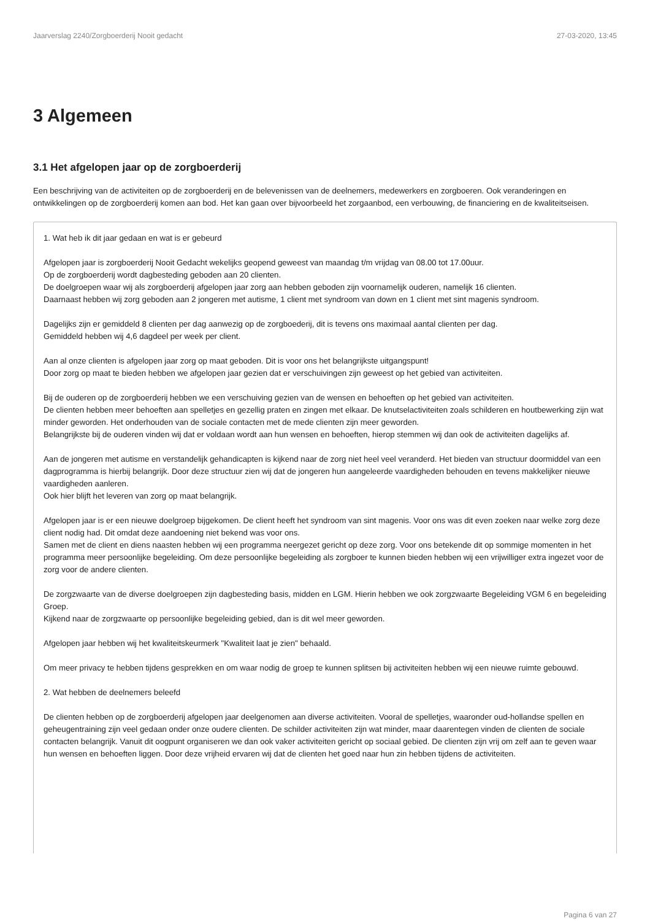Jaarverslag 2240/Zorgboerderij Nooit gedacht 27-03-2020, 13:45
3 Algemeen
3.1 Het afgelopen jaar op de zorgboerderij
Een beschrijving van de activiteiten op de zorgboerderij en de belevenissen van de deelnemers, medewerkers en zorgboeren. Ook veranderingen en ontwikkelingen op de zorgboerderij komen aan bod. Het kan gaan over bijvoorbeeld het zorgaanbod, een verbouwing, de financiering en de kwaliteitseisen.
1. Wat heb ik dit jaar gedaan en wat is er gebeurd
Afgelopen jaar is zorgboerderij Nooit Gedacht wekelijks geopend geweest van maandag t/m vrijdag van 08.00 tot 17.00uur.
Op de zorgboerderij wordt dagbesteding geboden aan 20 clienten.
De doelgroepen waar wij als zorgboerderij afgelopen jaar zorg aan hebben geboden zijn voornamelijk ouderen, namelijk 16 clienten.
Daarnaast hebben wij zorg geboden aan 2 jongeren met autisme, 1 client met syndroom van down en 1 client met sint magenis syndroom.
Dagelijks zijn er gemiddeld 8 clienten per dag aanwezig op de zorgboederij, dit is tevens ons maximaal aantal clienten per dag.
Gemiddeld hebben wij 4,6 dagdeel per week per client.
Aan al onze clienten is afgelopen jaar zorg op maat geboden. Dit is voor ons het belangrijkste uitgangspunt!
Door zorg op maat te bieden hebben we afgelopen jaar gezien dat er verschuivingen zijn geweest op het gebied van activiteiten.
Bij de ouderen op de zorgboerderij hebben we een verschuiving gezien van de wensen en behoeften op het gebied van activiteiten.
De clienten hebben meer behoeften aan spelletjes en gezellig praten en zingen met elkaar. De knutselactiviteiten zoals schilderen en houtbewerking zijn wat minder geworden. Het onderhouden van de sociale contacten met de mede clienten zijn meer geworden.
Belangrijkste bij de ouderen vinden wij dat er voldaan wordt aan hun wensen en behoeften, hierop stemmen wij dan ook de activiteiten dagelijks af.
Aan de jongeren met autisme en verstandelijk gehandicapten is kijkend naar de zorg niet heel veel veranderd. Het bieden van structuur doormiddel van een dagprogramma is hierbij belangrijk. Door deze structuur zien wij dat de jongeren hun aangeleerde vaardigheden behouden en tevens makkelijker nieuwe vaardigheden aanleren.
Ook hier blijft het leveren van zorg op maat belangrijk.
Afgelopen jaar is er een nieuwe doelgroep bijgekomen. De client heeft het syndroom van sint magenis. Voor ons was dit even zoeken naar welke zorg deze client nodig had. Dit omdat deze aandoening niet bekend was voor ons.
Samen met de client en diens naasten hebben wij een programma neergezet gericht op deze zorg. Voor ons betekende dit op sommige momenten in het programma meer persoonlijke begeleiding. Om deze persoonlijke begeleiding als zorgboer te kunnen bieden hebben wij een vrijwilliger extra ingezet voor de zorg voor de andere clienten.
De zorgzwaarte van de diverse doelgroepen zijn dagbesteding basis, midden en LGM. Hierin hebben we ook zorgzwaarte Begeleiding VGM 6 en begeleiding Groep.
Kijkend naar de zorgzwaarte op persoonlijke begeleiding gebied, dan is dit wel meer geworden.
Afgelopen jaar hebben wij het kwaliteitskeurmerk "Kwaliteit laat je zien" behaald.
Om meer privacy te hebben tijdens gesprekken en om waar nodig de groep te kunnen splitsen bij activiteiten hebben wij een nieuwe ruimte gebouwd.
2. Wat hebben de deelnemers beleefd
De clienten hebben op de zorgboerderij afgelopen jaar deelgenomen aan diverse activiteiten. Vooral de spelletjes, waaronder oud-hollandse spellen en geheugentraining zijn veel gedaan onder onze oudere clienten. De schilder activiteiten zijn wat minder, maar daarentegen vinden de clienten de sociale contacten belangrijk. Vanuit dit oogpunt organiseren we dan ook vaker activiteiten gericht op sociaal gebied. De clienten zijn vrij om zelf aan te geven waar hun wensen en behoeften liggen. Door deze vrijheid ervaren wij dat de clienten het goed naar hun zin hebben tijdens de activiteiten.
Pagina 6 van 27